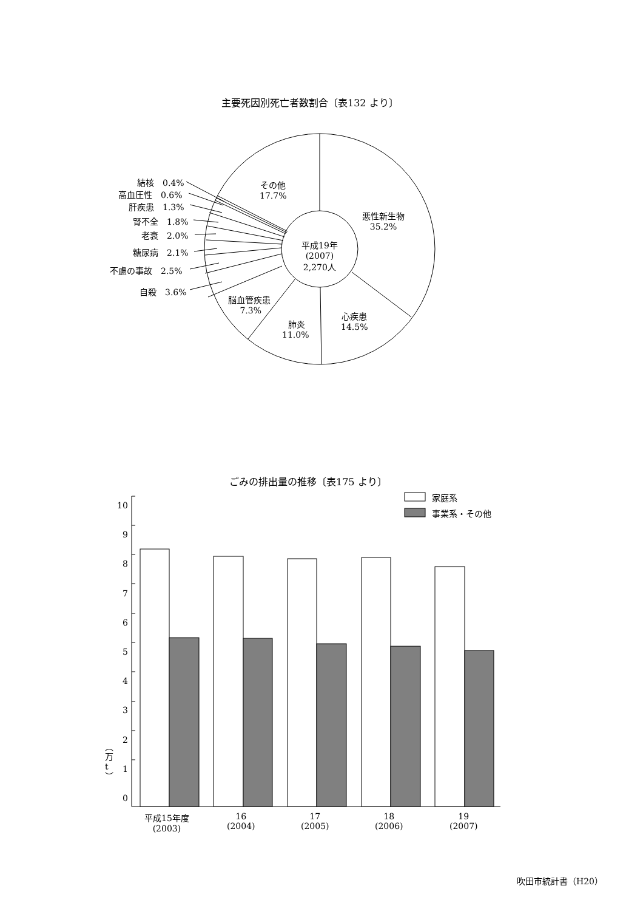主要死因別死亡者数割合〔表132 より〕
結核　0.4%
高血圧性　0.6%
肝疾患　1.3%
腎不全　1.8%
老衰　2.0%
糖尿病　2.1%
不慮の事故　2.5%
自殺　3.6%
その他
17.7%
悪性新生物
35.2%
平成19年
(2007)
2,270人
脳血管疾患
7.3%
肺炎
11.0%
心疾患
14.5%
ごみの排出量の推移〔表175 より〕
家庭系
事業系・その他
10
9
8
7
6
5
4
3
2
1
0
︵
万
t
︶
平成15年度
(2003)
16
(2004)
17
(2005)
18
(2006)
19
(2007)
吹田市統計書（H20）